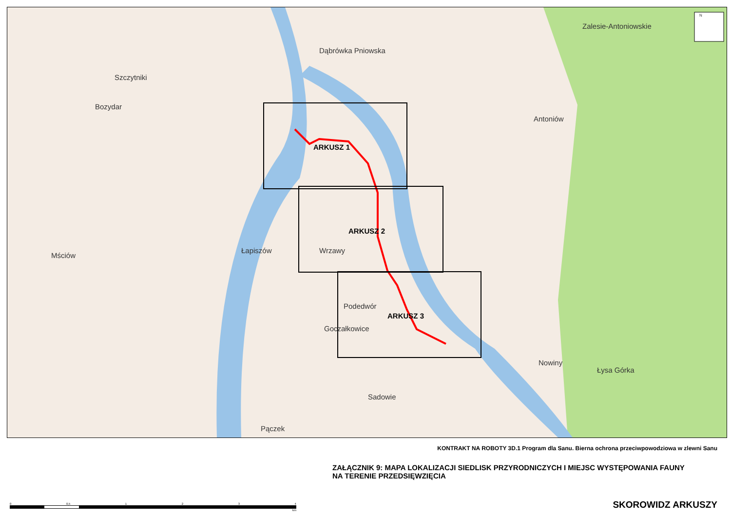ARKUSZ 1
ARKUSZ 2
ARKUSZ 3
Dąbrówka Pniowska
Szczytniki
Bozydar
Antoniów
Zalesie-Antoniowskie
Wrzawy
Łapiszów
Mściów
Podedwór
Goczałkowice
Nowiny
Łysa Górka
Sadowie
Pączek
N
KONTRAKT NA ROBOTY 3D.1 Program dla Sanu. Bierna ochrona przeciwpowodziowa w zlewni Sanu
ZAŁĄCZNIK 9: MAPA LOKALIZACJI SIEDLISK PRZYRODNICZYCH I MIEJSC WYSTĘPOWANIA FAUNY
NA TERENIE PRZEDSIĘWZIĘCIA
SKOROWIDZ ARKUSZY
0 0,5 1234
km